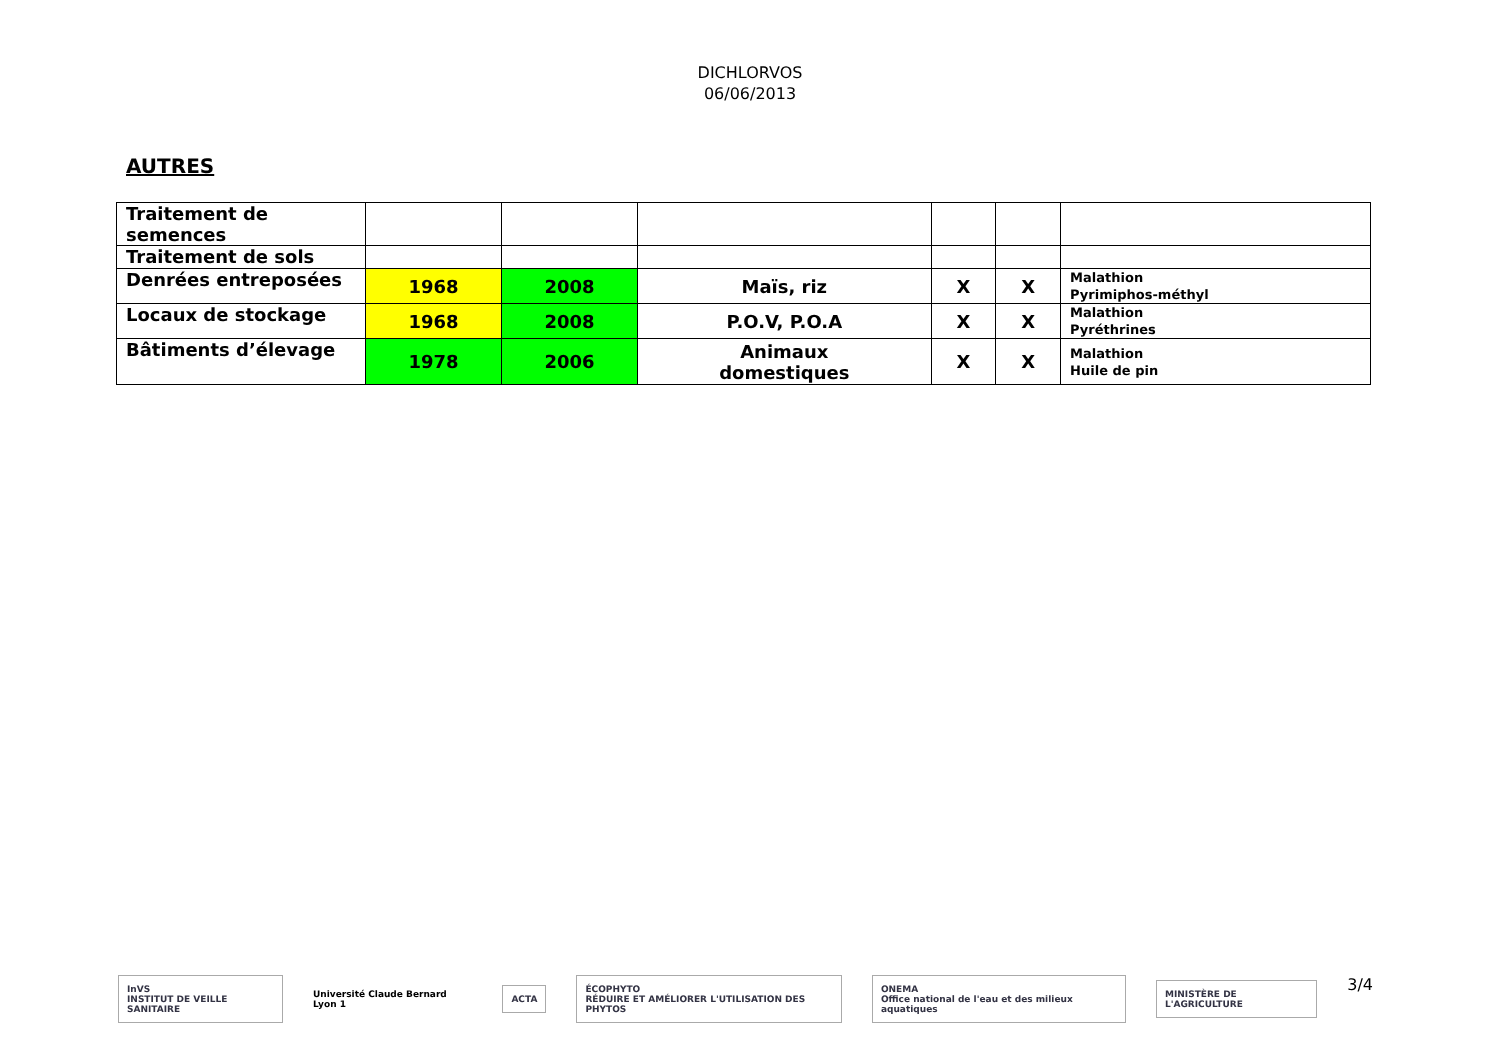DICHLORVOS
06/06/2013
AUTRES
| Traitement de semences | | | | | | |
| Traitement de sols | | | | | | |
| Denrées entreposées | 1968 | 2008 | Maïs, riz | X | X | Malathion Pyrimiphos-méthyl |
| Locaux de stockage | 1968 | 2008 | P.O.V, P.O.A | X | X | Malathion Pyréthrines |
| Bâtiments d’élevage | 1978 | 2006 | Animaux domestiques | X | X | Malathion Huile de pin |
InVS
INSTITUT DE VEILLE SANITAIRE
Université Claude Bernard Lyon 1
ACTA
ÉCOPHYTO
RÉDUIRE ET AMÉLIORER L'UTILISATION DES PHYTOS
ONEMA
Office national de l'eau et des milieux aquatiques
MINISTÈRE DE L'AGRICULTURE
3/4